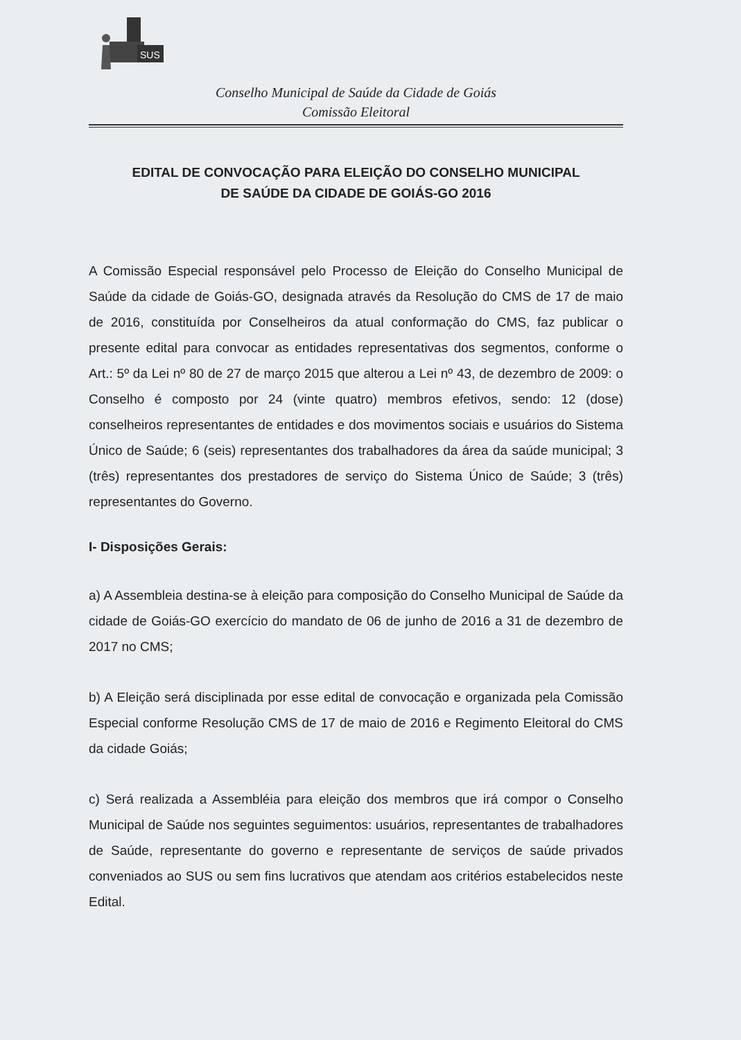SUS
Conselho Municipal de Saúde da Cidade de Goiás
Comissão Eleitoral
EDITAL DE CONVOCAÇÃO PARA ELEIÇÃO DO CONSELHO MUNICIPAL
DE SAÚDE DA CIDADE DE GOIÁS-GO 2016
A Comissão Especial responsável pelo Processo de Eleição do Conselho Municipal de Saúde da cidade de Goiás-GO, designada através da Resolução do CMS de 17 de maio de 2016, constituída por Conselheiros da atual conformação do CMS, faz publicar o presente edital para convocar as entidades representativas dos segmentos, conforme o Art.: 5º da Lei nº 80 de 27 de março 2015 que alterou a Lei nº 43, de dezembro de 2009: o Conselho é composto por 24 (vinte quatro) membros efetivos, sendo: 12 (dose) conselheiros representantes de entidades e dos movimentos sociais e usuários do Sistema Único de Saúde; 6 (seis) representantes dos trabalhadores da área da saúde municipal; 3 (três) representantes dos prestadores de serviço do Sistema Único de Saúde; 3 (três) representantes do Governo.
I- Disposições Gerais:
a) A Assembleia destina-se à eleição para composição do Conselho Municipal de Saúde da cidade de Goiás-GO exercício do mandato de 06 de junho de 2016 a 31 de dezembro de 2017 no CMS;
b) A Eleição será disciplinada por esse edital de convocação e organizada pela Comissão Especial conforme Resolução CMS de 17 de maio de 2016 e Regimento Eleitoral do CMS da cidade Goiás;
c) Será realizada a Assembléia para eleição dos membros que irá compor o Conselho Municipal de Saúde nos seguintes seguimentos: usuários, representantes de trabalhadores de Saúde, representante do governo e representante de serviços de saúde privados conveniados ao SUS ou sem fins lucrativos que atendam aos critérios estabelecidos neste Edital.